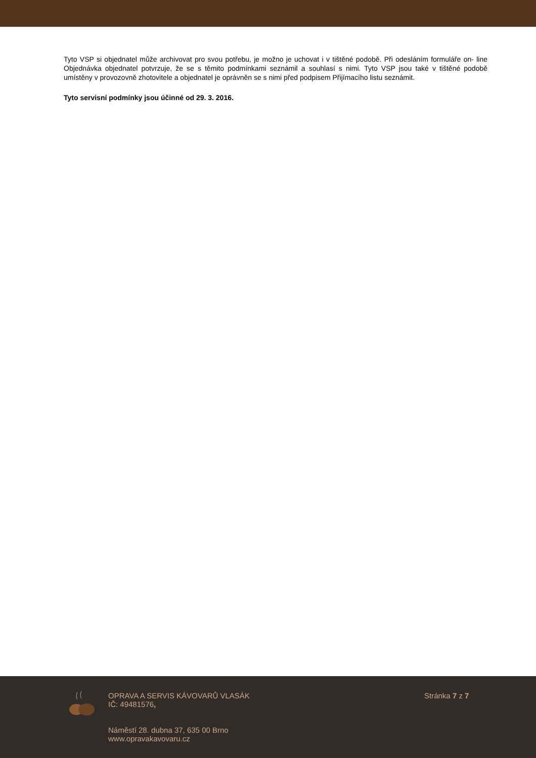Tyto VSP si objednatel může archivovat pro svou potřebu, je možno je uchovat i v tištěné podobě. Při odesláním formuláře on- line Objednávka objednatel potvrzuje, že se s těmito podmínkami seznámil a souhlasí s nimi. Tyto VSP jsou také v tištěné podobě umístěny v provozovně zhotovitele a objednatel je oprávněn se s nimi před podpisem Přijímacího listu seznámit.
Tyto servisní podmínky jsou účinné od 29. 3. 2016.
OPRAVA A SERVIS KÁVOVARŮ VLASÁK
IČ: 49481576,
Náměstí 28. dubna 37, 635 00 Brno
www.opravakavovaru.cz
Stránka 7 z 7